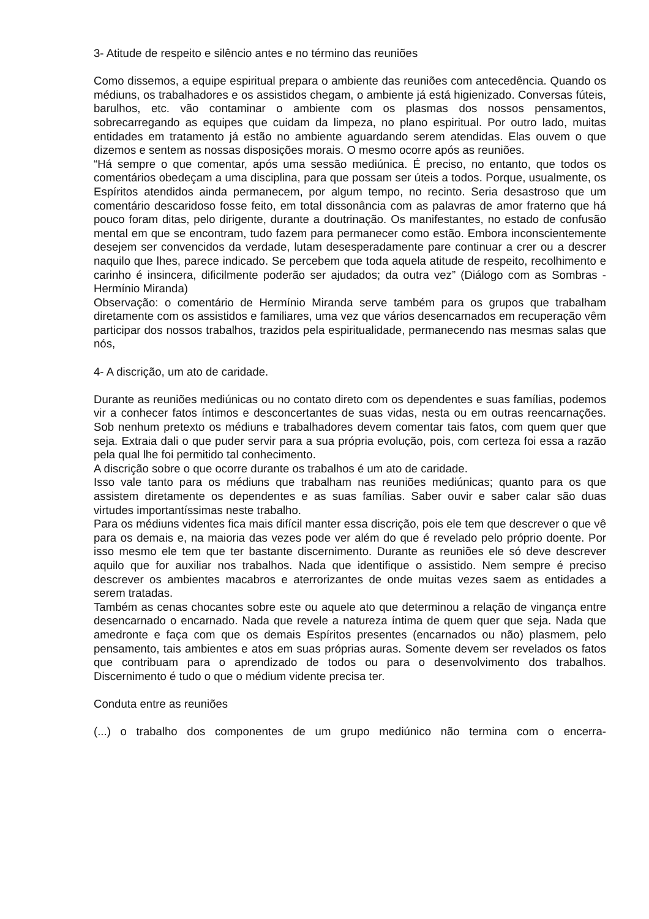3- Atitude de respeito e silêncio antes e no término das reuniões
Como dissemos, a equipe espiritual prepara o ambiente das reuniões com antecedência. Quando os médiuns, os trabalhadores e os assistidos chegam, o ambiente já está higienizado. Conversas fúteis, barulhos, etc. vão contaminar o ambiente com os plasmas dos nossos pensamentos, sobrecarregando as equipes que cuidam da limpeza, no plano espiritual. Por outro lado, muitas entidades em tratamento já estão no ambiente aguardando serem atendidas. Elas ouvem o que dizemos e sentem as nossas disposições morais. O mesmo ocorre após as reuniões.
“Há sempre o que comentar, após uma sessão mediúnica. É preciso, no entanto, que todos os comentários obedeçam a uma disciplina, para que possam ser úteis a todos. Porque, usualmente, os Espíritos atendidos ainda permanecem, por algum tempo, no recinto. Seria desastroso que um comentário descaridoso fosse feito, em total dissonância com as palavras de amor fraterno que há pouco foram ditas, pelo dirigente, durante a doutrinação. Os manifestantes, no estado de confusão mental em que se encontram, tudo fazem para permanecer como estão. Embora inconscientemente desejem ser convencidos da verdade, lutam desesperadamente pare continuar a crer ou a descrer naquilo que lhes, parece indicado. Se percebem que toda aquela atitude de respeito, recolhimento e carinho é insincera, dificilmente poderão ser ajudados; da outra vez” (Diálogo com as Sombras - Hermínio Miranda)
Observação: o comentário de Hermínio Miranda serve também para os grupos que trabalham diretamente com os assistidos e familiares, uma vez que vários desencarnados em recuperação vêm participar dos nossos trabalhos, trazidos pela espiritualidade, permanecendo nas mesmas salas que nós,
4- A discrição, um ato de caridade.
Durante as reuniões mediúnicas ou no contato direto com os dependentes e suas famílias, podemos vir a conhecer fatos íntimos e desconcertantes de suas vidas, nesta ou em outras reencarnações. Sob nenhum pretexto os médiuns e trabalhadores devem comentar tais fatos, com quem quer que seja. Extraia dali o que puder servir para a sua própria evolução, pois, com certeza foi essa a razão pela qual lhe foi permitido tal conhecimento.
A discrição sobre o que ocorre durante os trabalhos é um ato de caridade.
Isso vale tanto para os médiuns que trabalham nas reuniões mediúnicas; quanto para os que assistem diretamente os dependentes e as suas famílias. Saber ouvir e saber calar são duas virtudes importantíssimas neste trabalho.
Para os médiuns videntes fica mais difícil manter essa discrição, pois ele tem que descrever o que vê para os demais e, na maioria das vezes pode ver além do que é revelado pelo próprio doente. Por isso mesmo ele tem que ter bastante discernimento. Durante as reuniões ele só deve descrever aquilo que for auxiliar nos trabalhos. Nada que identifique o assistido. Nem sempre é preciso descrever os ambientes macabros e aterrorizantes de onde muitas vezes saem as entidades a serem tratadas.
Também as cenas chocantes sobre este ou aquele ato que determinou a relação de vingança entre desencarnado o encarnado. Nada que revele a natureza íntima de quem quer que seja. Nada que amedronte e faça com que os demais Espíritos presentes (encarnados ou não) plasmem, pelo pensamento, tais ambientes e atos em suas próprias auras. Somente devem ser revelados os fatos que contribuam para o aprendizado de todos ou para o desenvolvimento dos trabalhos. Discernimento é tudo o que o médium vidente precisa ter.
Conduta entre as reuniões
(...) o trabalho dos componentes de um grupo mediúnico não termina com o encerra-